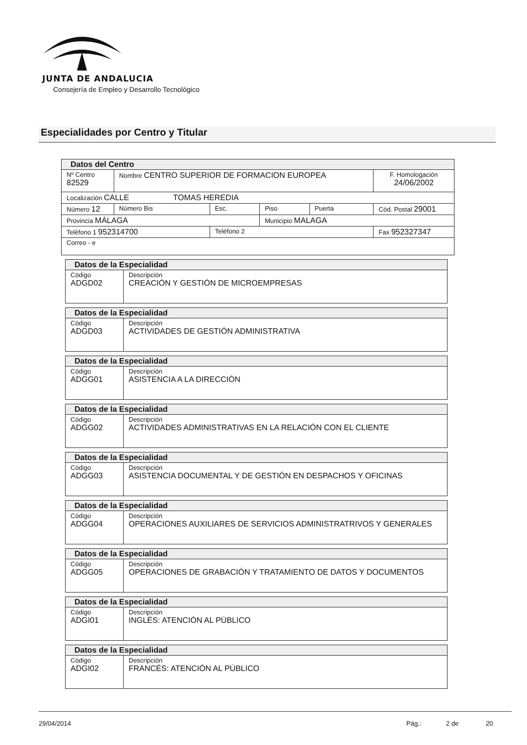JUNTA DE ANDALUCIA
Consejería de Empleo y Desarrollo Tecnológico
Especialidades por Centro y Titular
| Datos del Centro | | | | | |
| Nº Centro 82529 | Nombre CENTRO SUPERIOR DE FORMACION EUROPEA | | | | F. Homologación 24/06/2002 |
| Localización CALLE TOMAS HEREDIA | | | | | |
| Número 12 | Número Bis | Esc. | Piso | Puerta | Cód. Postal 29001 |
| Provincia MÁLAGA | | | Municipio MALAGA | | |
| Teléfono 1 952314700 | | Teléfono 2 | | | Fax 952327347 |
| Correo - e | | | | | |
| Datos de la Especialidad | |
| Código ADGD02 | Descripción CREACIÓN Y GESTIÓN DE MICROEMPRESAS |
| Datos de la Especialidad | |
| Código ADGD03 | Descripción ACTIVIDADES DE GESTIÓN ADMINISTRATIVA |
| Datos de la Especialidad | |
| Código ADGG01 | Descripción ASISTENCIA A LA DIRECCIÓN |
| Datos de la Especialidad | |
| Código ADGG02 | Descripción ACTIVIDADES ADMINISTRATIVAS EN LA RELACIÓN CON EL CLIENTE |
| Datos de la Especialidad | |
| Código ADGG03 | Descripción ASISTENCIA DOCUMENTAL Y DE GESTIÓN EN DESPACHOS Y OFICINAS |
| Datos de la Especialidad | |
| Código ADGG04 | Descripción OPERACIONES AUXILIARES DE SERVICIOS ADMINISTRATRIVOS Y GENERALES |
| Datos de la Especialidad | |
| Código ADGG05 | Descripción OPERACIONES DE GRABACIÓN Y TRATAMIENTO DE DATOS Y DOCUMENTOS |
| Datos de la Especialidad | |
| Código ADGI01 | Descripción INGLÉS: ATENCIÓN AL PÚBLICO |
| Datos de la Especialidad | |
| Código ADGI02 | Descripción FRANCÉS: ATENCIÓN AL PÚBLICO |
29/04/2014 Pág.: 2 de 20